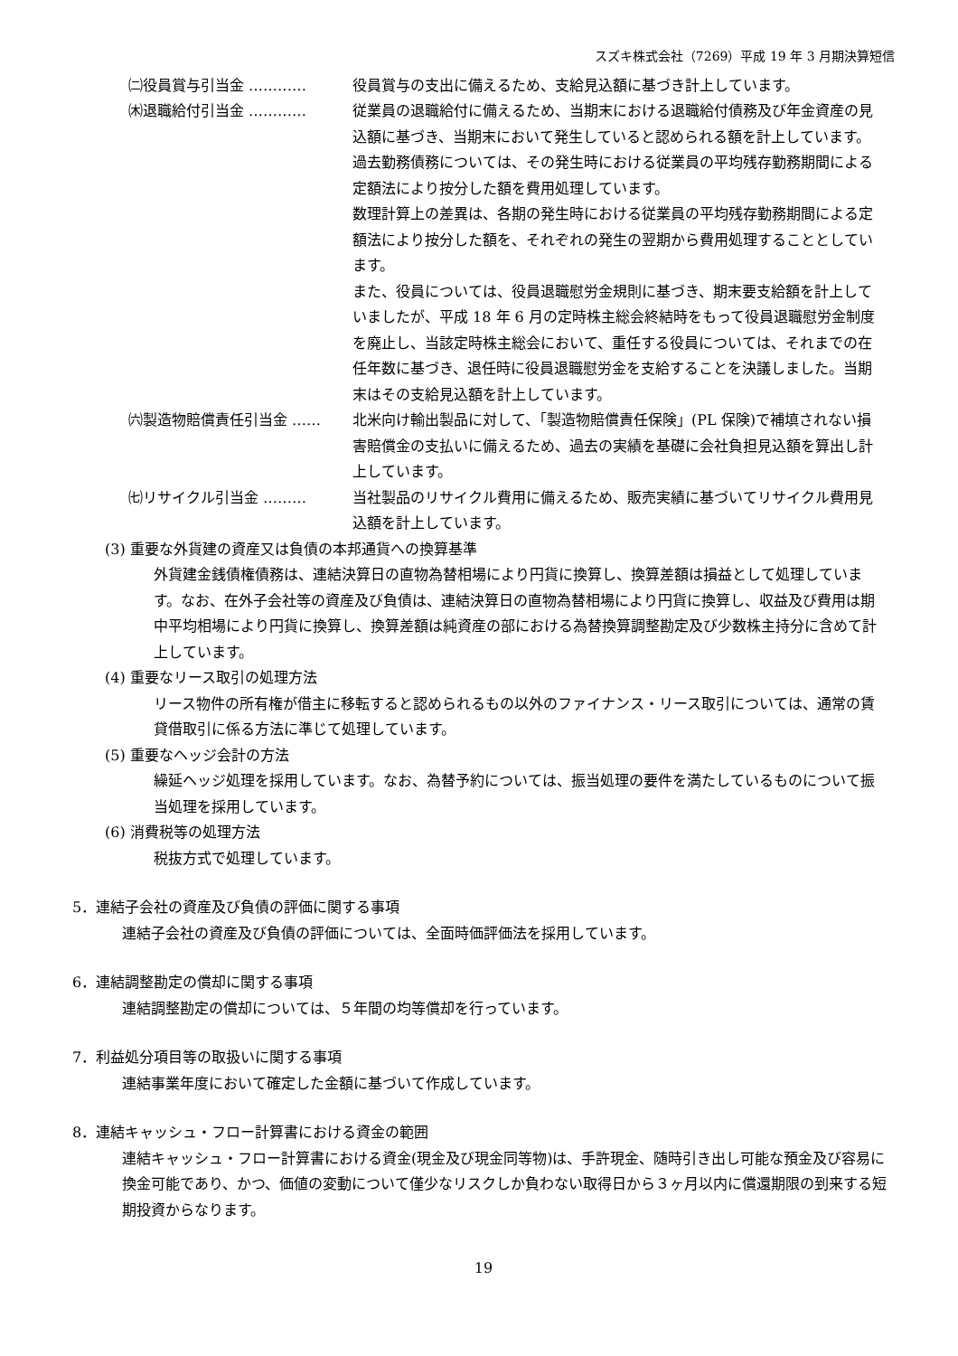スズキ株式会社（7269）平成 19 年 3 月期決算短信
㈡役員賞与引当金 ………… 役員賞与の支出に備えるため、支給見込額に基づき計上しています。
㈭退職給付引当金 ………… 従業員の退職給付に備えるため、当期末における退職給付債務及び年金資産の見込額に基づき、当期末において発生していると認められる額を計上しています。
過去勤務債務については、その発生時における従業員の平均残存勤務期間による定額法により按分した額を費用処理しています。
数理計算上の差異は、各期の発生時における従業員の平均残存勤務期間による定額法により按分した額を、それぞれの発生の翌期から費用処理することとしています。
また、役員については、役員退職慰労金規則に基づき、期末要支給額を計上していましたが、平成 18 年 6 月の定時株主総会終結時をもって役員退職慰労金制度を廃止し、当該定時株主総会において、重任する役員については、それまでの在任年数に基づき、退任時に役員退職慰労金を支給することを決議しました。当期末はその支給見込額を計上しています。
㈥製造物賠償責任引当金 …… 北米向け輸出製品に対して、「製造物賠償責任保険」(PL 保険)で補填されない損害賠償金の支払いに備えるため、過去の実績を基礎に会社負担見込額を算出し計上しています。
㈦リサイクル引当金 ……… 当社製品のリサイクル費用に備えるため、販売実績に基づいてリサイクル費用見込額を計上しています。
(3) 重要な外貨建の資産又は負債の本邦通貨への換算基準
外貨建金銭債権債務は、連結決算日の直物為替相場により円貨に換算し、換算差額は損益として処理しています。なお、在外子会社等の資産及び負債は、連結決算日の直物為替相場により円貨に換算し、収益及び費用は期中平均相場により円貨に換算し、換算差額は純資産の部における為替換算調整勘定及び少数株主持分に含めて計上しています。
(4) 重要なリース取引の処理方法
リース物件の所有権が借主に移転すると認められるもの以外のファイナンス・リース取引については、通常の賃貸借取引に係る方法に準じて処理しています。
(5) 重要なヘッジ会計の方法
繰延ヘッジ処理を採用しています。なお、為替予約については、振当処理の要件を満たしているものについて振当処理を採用しています。
(6) 消費税等の処理方法
税抜方式で処理しています。
5．連結子会社の資産及び負債の評価に関する事項
連結子会社の資産及び負債の評価については、全面時価評価法を採用しています。
6．連結調整勘定の償却に関する事項
連結調整勘定の償却については、５年間の均等償却を行っています。
7．利益処分項目等の取扱いに関する事項
連結事業年度において確定した金額に基づいて作成しています。
8．連結キャッシュ・フロー計算書における資金の範囲
連結キャッシュ・フロー計算書における資金(現金及び現金同等物)は、手許現金、随時引き出し可能な預金及び容易に換金可能であり、かつ、価値の変動について僅少なリスクしか負わない取得日から３ヶ月以内に償還期限の到来する短期投資からなります。
19